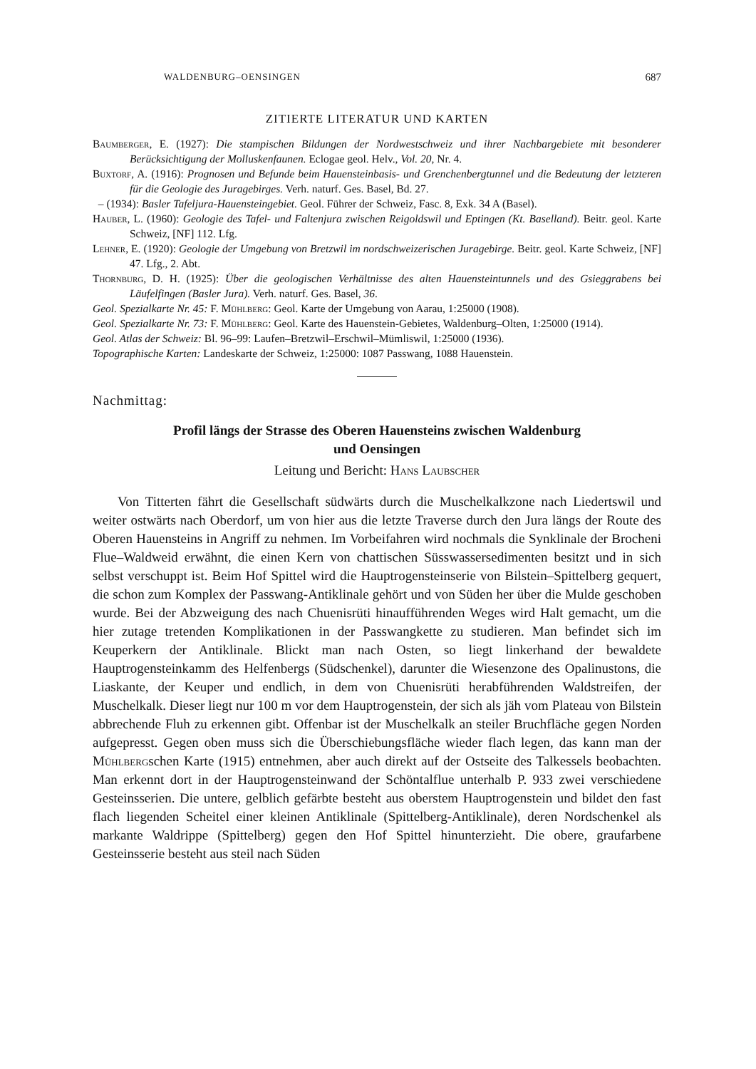WALDENBURG–OENSINGEN 687
ZITIERTE LITERATUR UND KARTEN
Baumberger, E. (1927): Die stampischen Bildungen der Nordwestschweiz und ihrer Nachbargebiete mit besonderer Berücksichtigung der Molluskenfaunen. Eclogae geol. Helv., Vol. 20, Nr. 4.
Buxtorf, A. (1916): Prognosen und Befunde beim Hauensteinbasis- und Grenchenbergtunnel und die Bedeutung der letzteren für die Geologie des Juragebirges. Verh. naturf. Ges. Basel, Bd. 27.
– (1934): Basler Tafeljura-Hauensteingebiet. Geol. Führer der Schweiz, Fasc. 8, Exk. 34 A (Basel).
Hauber, L. (1960): Geologie des Tafel- und Faltenjura zwischen Reigoldswil und Eptingen (Kt. Baselland). Beitr. geol. Karte Schweiz, [NF] 112. Lfg.
Lehner, E. (1920): Geologie der Umgebung von Bretzwil im nordschweizerischen Juragebirge. Beitr. geol. Karte Schweiz, [NF] 47. Lfg., 2. Abt.
Thornburg, D. H. (1925): Über die geologischen Verhältnisse des alten Hauensteintunnels und des Gsieggrabens bei Läufelfingen (Basler Jura). Verh. naturf. Ges. Basel, 36.
Geol. Spezialkarte Nr. 45: F. Mühlberg: Geol. Karte der Umgebung von Aarau, 1:25000 (1908).
Geol. Spezialkarte Nr. 73: F. Mühlberg: Geol. Karte des Hauenstein-Gebietes, Waldenburg–Olten, 1:25000 (1914).
Geol. Atlas der Schweiz: Bl. 96–99: Laufen–Bretzwil–Erschwil–Mümliswil, 1:25000 (1936).
Topographische Karten: Landeskarte der Schweiz, 1:25000: 1087 Passwang, 1088 Hauenstein.
Nachmittag:
Profil längs der Strasse des Oberen Hauensteins zwischen Waldenburg
und Oensingen
Leitung und Bericht: Hans Laubscher
Von Titterten fährt die Gesellschaft südwärts durch die Muschelkalkzone nach Liedertswil und weiter ostwärts nach Oberdorf, um von hier aus die letzte Traverse durch den Jura längs der Route des Oberen Hauensteins in Angriff zu nehmen. Im Vorbeifahren wird nochmals die Synklinale der Brocheni Flue–Waldweid erwähnt, die einen Kern von chattischen Süsswassersedimenten besitzt und in sich selbst verschuppt ist. Beim Hof Spittel wird die Hauptrogensteinserie von Bilstein–Spittelberg gequert, die schon zum Komplex der Passwang-Antiklinale gehört und von Süden her über die Mulde geschoben wurde. Bei der Abzweigung des nach Chuenisrüti hinaufführenden Weges wird Halt gemacht, um die hier zutage tretenden Komplikationen in der Passwangkette zu studieren. Man befindet sich im Keuperkern der Antiklinale. Blickt man nach Osten, so liegt linkerhand der bewaldete Hauptrogensteinkamm des Helfenbergs (Südschenkel), darunter die Wiesenzone des Opalinustons, die Liaskante, der Keuper und endlich, in dem von Chuenisrüti herabführenden Waldstreifen, der Muschelkalk. Dieser liegt nur 100 m vor dem Hauptrogenstein, der sich als jäh vom Plateau von Bilstein abbrechende Fluh zu erkennen gibt. Offenbar ist der Muschelkalk an steiler Bruchfläche gegen Norden aufgepresst. Gegen oben muss sich die Überschiebungsfläche wieder flach legen, das kann man der Mühlbergschen Karte (1915) entnehmen, aber auch direkt auf der Ostseite des Talkessels beobachten. Man erkennt dort in der Hauptrogensteinwand der Schöntalflue unterhalb P. 933 zwei verschiedene Gesteinsserien. Die untere, gelblich gefärbte besteht aus oberstem Hauptrogenstein und bildet den fast flach liegenden Scheitel einer kleinen Antiklinale (Spittelberg-Antiklinale), deren Nordschenkel als markante Waldrippe (Spittelberg) gegen den Hof Spittel hinunterzieht. Die obere, graufarbene Gesteinsserie besteht aus steil nach Süden